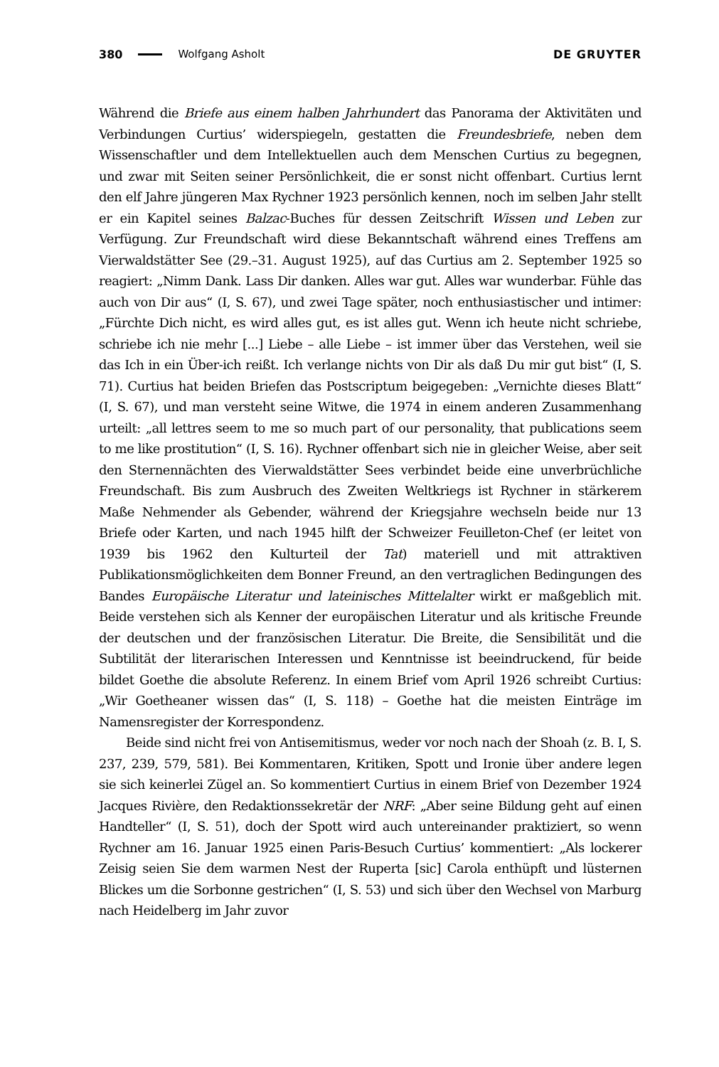380 Wolfgang Asholt DE GRUYTER
Während die Briefe aus einem halben Jahrhundert das Panorama der Aktivitäten und Verbindungen Curtius’ widerspiegeln, gestatten die Freundesbriefe, neben dem Wissenschaftler und dem Intellektuellen auch dem Menschen Curtius zu begegnen, und zwar mit Seiten seiner Persönlichkeit, die er sonst nicht offenbart. Curtius lernt den elf Jahre jüngeren Max Rychner 1923 persönlich kennen, noch im selben Jahr stellt er ein Kapitel seines Balzac-Buches für dessen Zeitschrift Wissen und Leben zur Verfügung. Zur Freundschaft wird diese Bekanntschaft während eines Treffens am Vierwaldstätter See (29.–31. August 1925), auf das Curtius am 2. September 1925 so reagiert: „Nimm Dank. Lass Dir danken. Alles war gut. Alles war wunderbar. Fühle das auch von Dir aus“ (I, S. 67), und zwei Tage später, noch enthusiastischer und intimer: „Fürchte Dich nicht, es wird alles gut, es ist alles gut. Wenn ich heute nicht schriebe, schriebe ich nie mehr [...] Liebe – alle Liebe – ist immer über das Verstehen, weil sie das Ich in ein Über-ich reißt. Ich verlange nichts von Dir als daß Du mir gut bist“ (I, S. 71). Curtius hat beiden Briefen das Postscriptum beigegeben: „Vernichte dieses Blatt“ (I, S. 67), und man versteht seine Witwe, die 1974 in einem anderen Zusammenhang urteilt: „all lettres seem to me so much part of our personality, that publications seem to me like prostitution“ (I, S. 16). Rychner offenbart sich nie in gleicher Weise, aber seit den Sternennächten des Vierwaldstätter Sees verbindet beide eine unverbrüchliche Freundschaft. Bis zum Ausbruch des Zweiten Weltkriegs ist Rychner in stärkerem Maße Nehmender als Gebender, während der Kriegsjahre wechseln beide nur 13 Briefe oder Karten, und nach 1945 hilft der Schweizer Feuilleton-Chef (er leitet von 1939 bis 1962 den Kulturteil der Tat) materiell und mit attraktiven Publikationsmöglichkeiten dem Bonner Freund, an den vertraglichen Bedingungen des Bandes Europäische Literatur und lateinisches Mittelalter wirkt er maßgeblich mit. Beide verstehen sich als Kenner der europäischen Literatur und als kritische Freunde der deutschen und der französischen Literatur. Die Breite, die Sensibilität und die Subtilität der literarischen Interessen und Kenntnisse ist beeindruckend, für beide bildet Goethe die absolute Referenz. In einem Brief vom April 1926 schreibt Curtius: „Wir Goetheaner wissen das“ (I, S. 118) – Goethe hat die meisten Einträge im Namensregister der Korrespondenz.
Beide sind nicht frei von Antisemitismus, weder vor noch nach der Shoah (z. B. I, S. 237, 239, 579, 581). Bei Kommentaren, Kritiken, Spott und Ironie über andere legen sie sich keinerlei Zügel an. So kommentiert Curtius in einem Brief von Dezember 1924 Jacques Rivière, den Redaktionssekretär der NRF: „Aber seine Bildung geht auf einen Handteller“ (I, S. 51), doch der Spott wird auch untereinander praktiziert, so wenn Rychner am 16. Januar 1925 einen Paris-Besuch Curtius’ kommentiert: „Als lockerer Zeisig seien Sie dem warmen Nest der Ruperta [sic] Carola enthüpft und lüsternen Blickes um die Sorbonne gestrichen“ (I, S. 53) und sich über den Wechsel von Marburg nach Heidelberg im Jahr zuvor